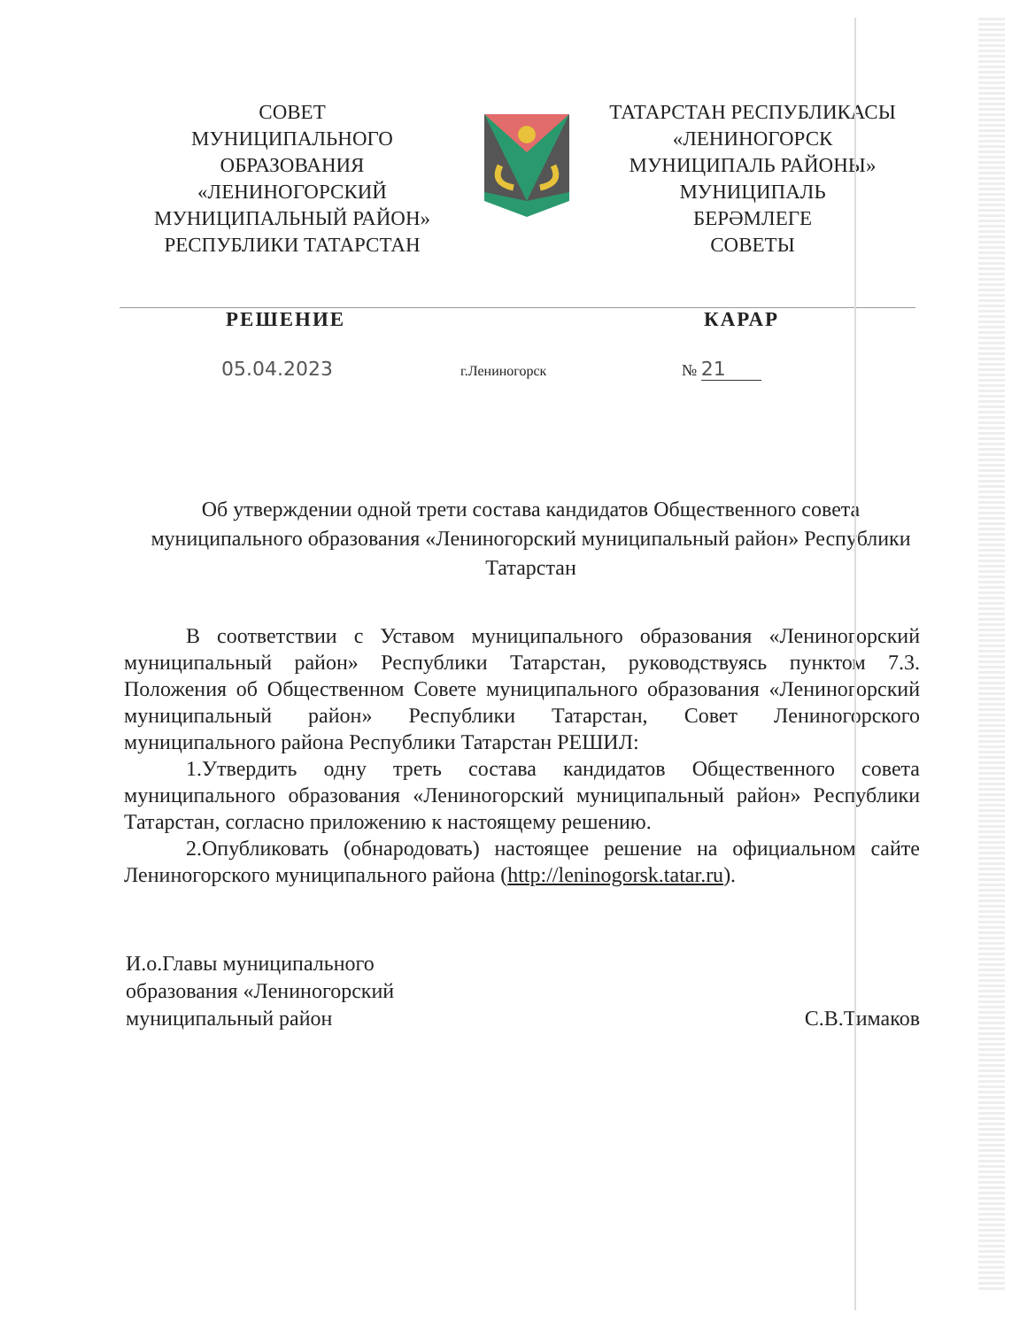СОВЕТ
МУНИЦИПАЛЬНОГО
ОБРАЗОВАНИЯ
«ЛЕНИНОГОРСКИЙ
МУНИЦИПАЛЬНЫЙ РАЙОН»
РЕСПУБЛИКИ ТАТАРСТАН
ТАТАРСТАН РЕСПУБЛИКАСЫ
«ЛЕНИНОГОРСК
МУНИЦИПАЛЬ РАЙОНЫ»
МУНИЦИПАЛЬ
БЕРӘМЛЕГЕ
СОВЕТЫ
РЕШЕНИЕ КАРАР
05.04.2023
г.Лениногорск № 21
Об утверждении одной трети состава кандидатов Общественного совета муниципального образования «Лениногорский муниципальный район» Республики Татарстан
В соответствии с Уставом муниципального образования «Лениногорский муниципальный район» Республики Татарстан, руководствуясь пунктом 7.3. Положения об Общественном Совете муниципального образования «Лениногорский муниципальный район» Республики Татарстан, Совет Лениногорского муниципального района Республики Татарстан РЕШИЛ:
1.Утвердить одну треть состава кандидатов Общественного совета муниципального образования «Лениногорский муниципальный район» Республики Татарстан, согласно приложению к настоящему решению.
2.Опубликовать (обнародовать) настоящее решение на официальном сайте Лениногорского муниципального района (http://leninogorsk.tatar.ru).
И.о.Главы муниципального
образования «Лениногорский
муниципальный район
С.В.Тимаков